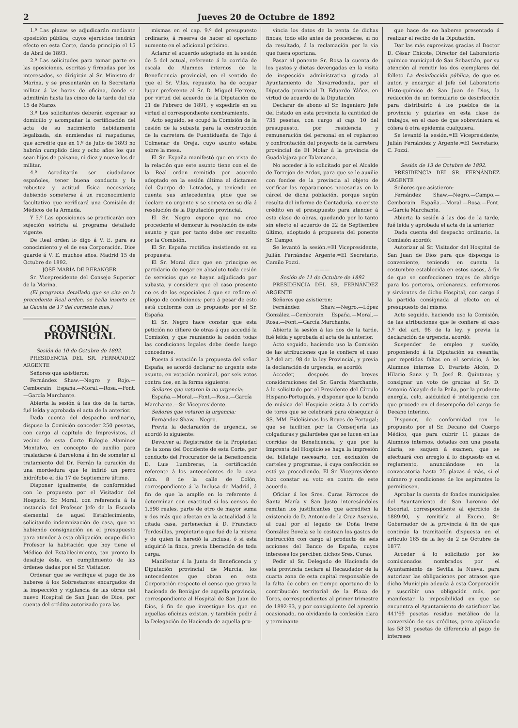2 Jueves 20 de Octubre de 1892
1.º Las plazas se adjudicarán mediante oposición pública, cuyos ejercicios tendrán efecto en esta Corte, dando principio el 15 de Abril de 1893.
2.º Las solicitudes para tomar parte en las oposiciones, escritas y firmadas por los interesados, se dirigirán al Sr. Ministro de Marina, y se presentarán en la Secretaría militar á las horas de oficina, donde se admitirán hasta las cinco de la tarde del día 15 de Marzo.
3.º Los solicitantes deberán expresar su domicilio y acompañar la certificación del acta de su nacimiento debidamente legalizada, sin enmiendas ni raspaduras, que acredite que en 1.º de Julio de 1893 no habrán cumplido diez y ocho años los que sean hijos de paisano, ni diez y nueve los de militar.
4.º Acreditarán ser ciudadanos españoles, tener buena conducta y la robustez y actitud física necesarias; debiendo someterse á un reconocimiento facultativo que verificará una Comisión de Médicos de la Armada.
Y 5.º Las oposiciones se practicarán con sujeción estricta al programa detallado vigente.
De Real orden lo digo á V. E. para su conocimiento y el de esa Corporación. Dios guarde á V. E. muchos años. Madrid 15 de Octubre de 1892.
JOSÉ MARÍA DE BERÁNGER
Sr. Vicepresidente del Consejo Superior de la Marina.
(El programa detallado que se cita en la precedente Real orden, se halla inserto en la Gaceta de 17 del corriente mes.)
COMISIÓN PROVINCIAL
Sesión de 10 de Octubre de 1892.
PRESIDENCIA DEL SR. FERNÁNDEZ ARGENTE
Señores que asistieron:
Fernández Shaw.—Negro y Rojo.—Cemborain España.—Moral.—Rosa.—Font.—García Marchante.
Abierta la sesión á las dos de la tarde, fué leída y aprobada el acta de la anterior.
Dada cuenta del despacho ordinario, dispuso la Comisión conceder 250 pesetas, con cargo al capítulo de Imprevistos, al vecino de esta Corte Eulogio Alaminos Montalvo, en concepto de auxilio para trasladarse á Barcelona á fin de someter al tratamiento del Dr. Ferrán la curación de una mordedura que le infirió un perro hidrófobo el día 17 de Septiembre último.
Disponer igualmente, de conformidad con lo propuesto por el Visitador del Hospicio, Sr. Moral, con referencia á la instancia del Profesor Jefe de la Escuela elemental de aquel Establecimiento, solicitando indemnización de casa, que no habiendo consignación en el presupuesto para atender á esta obligación, ocupe dicho Profesor la habitación que hoy tiene el Médico del Establecimiento, tan pronto la desaloje éste, en cumplimiento de las órdenes dadas por el Sr. Visitador.
Ordenar que se verifique el pago de los haberes á los Sobrestantes encargados de la inspección y vigilancia de las obras del nuevo Hospital de San Juan de Dios, por cuenta del crédito autorizado para las
mismas en el cap. 9.º del presupuesto ordinario, á reserva de hacer el oportuno aumento en el adicional próximo.
Aclarar el acuerdo adoptado en la sesión de 5 del actual, referente á la corrida de escala de Alumnos internos de la Beneficencia provincial, en el sentido de que el Sr. Vilas, repuesto, ha de ocupar lugar preferente al Sr. D. Miguel Herrero, por virtud del acuerdo de la Diputación de 21 de Febrero de 1891, y expedirle en su virtud el correspondiente nombramiento.
Acto seguido, se ocupó la Comisión de la cesión de la subasta para la construcción de la carretera de Fuentidueña de Tajo á Colmenar de Oreja, cuyo asunto estaba sobre la mesa.
El Sr. España manifestó que en vista de la relación que este asunto tiene con el de la Real orden remitida por acuerdo adoptado en la sesión última al dictamen del Cuerpo de Letrados, y teniendo en cuenta sus antecedentes, pide que se declare no urgente y se someta en su día á resolución de la Diputación provincial.
El Sr. Negro expone que no cree procedente el demorar la resolución de este asunto y que por tanto debe ser resuelto por la Comisión.
El Sr. España rectifica insistiendo en su propuesta.
El Sr. Moral dice que en principio es partidario de negar en absoluto toda cesión de servicios que se hayan adjudicado por subasta, y considera que el caso presente no es de los especiales á que se refiere el pliego de condiciones; pero á pesar de esto está conforme con lo propuesto por el Sr. España.
El Sr. Negro hace constar que esta petición no difiere de otras á que accedió la Comisión, y que reuniendo la cesión todas las condiciones legales debe desde luego concederse.
Puesta á votación la propuesta del señor España, se acordó declarar no urgente este asunto, en votación nominal, por seis votos contra dos, en la forma siguiente:
Señores que votaron la no urgencia:
España.—Moral.—Font.—Rosa.—García Marchante.—Sr. Vicepresidente.
Señores que votaron la urgencia:
Fernández Shaw.—Negro.
Previa la declaración de urgencia, se acordó lo siguiente:
Devolver al Registrador de la Propiedad de la zona del Occidente de esta Corte, por conducto del Procurador de la Beneficencia D. Luis Lumbreras, la certificación referente á los antecedentes de la casa núm. 8 de la calle de Colón, correspondiente á la Inclusa de Madrid, á fin de que la amplíe en lo referente á determinar con exactitud si los censos de 1.598 reales, parte de otro de mayor suma y dos más que afectan en la actualidad á la citada casa, pertenecían á D. Francisco Tordesillas, propietario que fué de la misma y de quien la heredó la Inclusa, ó si esta adquirió la finca, previa liberación de toda carga.
Manifestar á la Junta de Beneficencia y Diputación provincial de Murcia, los antecedentes que obran en esta Corporación respecto el censo que grava la hacienda de Beniajar de aquella provincia, correspondiente al Hospital de San Juan de Dios, á fin de que investigue los que en aquellas oficinas existan, y también pedir á la Delegación de Hacienda de aquella pro-
vincia los datos de la venta de dichas fincas, todo ello antes de procederse, si no da resultado, á la reclamación por la vía que fuera oportuna.
Pasar al ponente Sr. Rosa la cuenta de los gastos y dietas devengadas en la visita de inspección administrativa girada al Ayuntamiento de Navarredonda, por el Diputado provincial D. Eduardo Yáñez, en virtud de acuerdo de la Diputación.
Declarar de abono al Sr. Ingeniero Jefe del Estado en esta provincia la cantidad de 735 pesetas, con cargo al cap. 10 del presupuesto, por residencia y remuneración del personal en el replanteo y confrontación del proyecto de la carretera provincial de El Molar á la provincia de Guadalajara por Talamanca.
No acceder á lo solicitado por el Alcalde de Torrejón de Ardoz, para que se le auxilie con fondos de la provincia al objeto de verificar las reparaciones necesarias en la cárcel de dicha población, porque según resulta del informe de Contaduría, no existe crédito en el presupuesto para atender á esta clase de obras, quedando por lo tanto sin efecto el acuerdo de 22 de Septiembre último, adoptado á propuesta del ponente Sr. Campo.
Se levantó la sesión.=El Vicepresidente, Julián Fernández Argente.=El Secretario, Camilo Pozzi.
———
Sesión de 11 de Octubre de 1892
PRESIDENCIA DEL SR. FERNÁNDEZ ARGENTE
Señores que asistieron:
Fernández Shaw.—Negro.—López González.—Cemborain España.—Moral.—Rosa.—Font.—García Marchante.
Abierta la sesión á las dos de la tarde, fué leída y aprobada el acta de la anterior.
Acto seguido, haciendo uso la Comisión de las atribuciones que le confiere el caso 3.º del art. 98 de la ley Provincial, y previa la declaración de urgencia, se acordó:
Acceder, después de breves consideraciones del Sr. García Marchante, á lo solicitado por el Presidente del Círculo Hispano-Portugués, y disponer que la banda de música del Hospicio asista á la corrida de toros que se celebrará para obsequiar á SS. MM. Fidelísimas los Reyes de Portugal; que se faciliten por la Conserjería las colgaduras y gallardetes que se lucen en las corridas de Beneficencia, y que por la Imprenta del Hospicio se haga la impresión del billetaje necesario, con exclusión de carteles y programas, á cuya confección se está ya procediendo. El Sr. Vicepresidente hizo constar su voto en contra de este acuerdo.
Oficiar á los Sres. Curas Párrocos de Santa María y San Justo interesándoles remitan los justificantes que acrediten la existencia de D. Antonio de la Cruz Asensio, al cual por el legado de Doña Irene González Bovela se le costean los gastos de instrucción con cargo al producto de seis acciones del Banco de España, cuyos intereses los perciben dichos Sres. Curas.
Pedir al Sr. Delegado de Hacienda de esta provincia declare al Recaudador de la cuarta zona de esta capital responsable de la falta de cobro en tiempo oportuno de la contribución territorial de la Plaza de Toros, correspondientes al primer trimestre de 1892-93, y por consiguiente del apremio ocasionado, no olvidando la confesión clara y terminante
que hace de no haberse presentado á realizar el recibo de la Diputación.
Dar las más expresivas gracias al Doctor D. César Chicote, Director del Laboratorio químico municipal de San Sebastián, por su atención al remitir los dos ejemplares del folleto La desinfección pública, de que es autor, y encargar al Jefe del Laboratorio Histo-químico de San Juan de Dios, la redacción de un formulario de desinfección para distribuirlo á los pueblos de la provincia y guiarles en esta clase de trabajos, en el caso de que sobreviniera el cólera ú otra epidemia cualquiera.
Se levantó la sesión.=El Vicepresidente, Julián Fernández y Argente.=El Secretario, C. Pozzi.
———
Sesión de 13 de Octubre de 1892.
PRESIDENCIA DEL SR. FERNÁNDEZ ARGENTE
Señores que asistieron:
Fernández Shaw.—Negro.—Campo.—Cemborain España.—Moral.—Rosa.—Font.—García Marchante.
Abierta la sesión á las dos de la tarde, fué leída y aprobada el acta de la anterior.
Dada cuenta del despacho ordinario, la Comisión acordó:
Autorizar al Sr. Visitador del Hospital de San Juan de Dios para que disponga lo conveniente, teniendo en cuenta la costumbre establecida en estos casos, á fin de que se confeccionen trajes de abrigo para los porteros, ordenanzas, enfermeros y sirvientes de dicho Hospital, con cargo á la partida consignada al efecto en el presupuesto del mismo.
Acto seguido, haciendo uso la Comisión, de las atribuciones que le confiere el caso 3.º del art. 98 de la ley, y previa la declaración de urgencia, acordó:
Suspender de empleo y sueldo, proponiendo á la Diputación su cesantía, por repetidas faltas en el servicio, á los Alumnos internos D. Evaristo Alcón, D. Hilario Sanz y D. José R. Quintana; y consignar un voto de gracias al Sr. D. Antonio Alcayde de la Peña, por la prudente energía, celo, asiduidad é inteligencia con que procede en el desempeño del cargo de Decano interino.
Disponer, de conformidad con lo propuesto por el Sr. Decano del Cuerpo Médico, que para cubrir 11 plazas de Alumnos internos, dotadas con una peseta diaria, se saquen á examen, que se efectuará con arreglo á lo dispuesto en el reglamento, anunciándose en la convocatoria hasta 25 plazas ó más, si el número y condiciones de los aspirantes lo permitiesen.
Aprobar la cuenta de fondos municipales del Ayuntamiento de San Lorenzo del Escorial, correspondiente al ejercicio de 1889-90, y remitirla al Excmo. Sr. Gobernador de la provincia á fin de que continúe la tramitación dispuesta en el artículo 165 de la ley de 2 de Octubre de 1877.
Acceder á lo solicitado por los comisionados nombrados por el Ayuntamiento de Sevilla la Nueva, para autorizar las obligaciones por atrasos que dicho Municipio adeuda á esta Corporación y suscribir una obligación más, por manifestar la imposibilidad en que se encuentra el Ayuntamiento de satisfacer las 441'69 pesetas residuo metálico de la conversión de sus créditos, pero aplicando las 58'31 pesetas de diferencia al pago de intereses